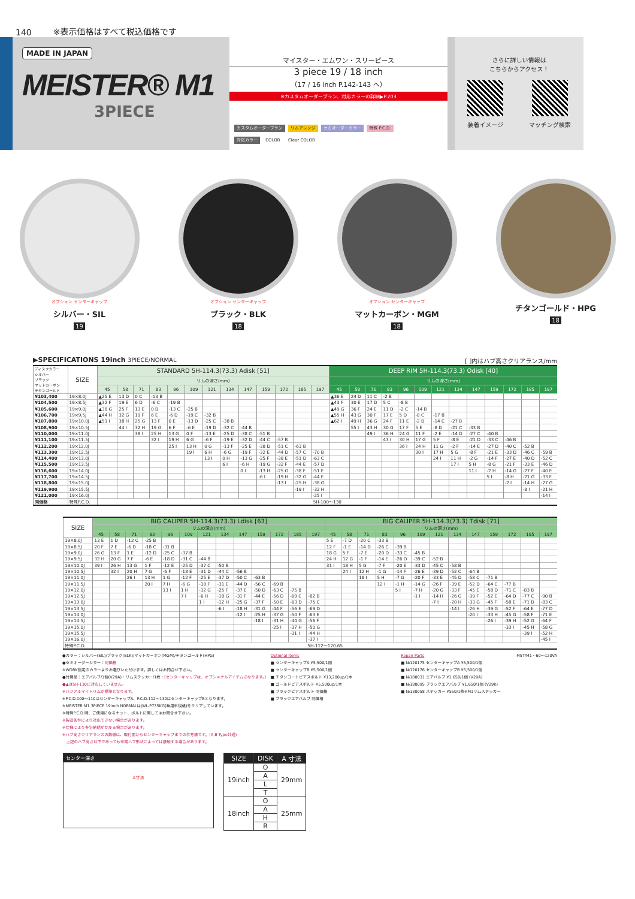140 ※表示価格はすべて税込価格です
MADE IN JAPAN
MEISTER® M1
3PIECE
マイスター・エムワン・スリーピース
3 piece 19 / 18 inch
（17 / 16 inch P.142-143 へ）
※カスタムオーダープラン、対応カラーの詳細▶P.203
カスタムオーダープラン リムアレンジ セミオーダーカラー 特殊 P.C.D.
対応カラー COLOR Clear COLOR
さらに詳しい情報は
こちらからアクセス！
装着イメージ マッチング検索
オプション センターキャップ
シルバー・SIL
19
オプション センターキャップ
ブラック・BLK
18
オプション センターキャップ
マットカーボン・MGM
18
チタンゴールド・HPG
18
▶SPECIFICATIONS 19inch 3PIECE/NORMAL
[ ]内はハブ高さクリアランス/mm
| ディスクカラー シルバー ブラック マットカーボン チタンゴールド | SIZE | STANDARD 5H-114.3(73.3) Adisk [51] | | | | | | | | | | | | | DEEP RIM 5H-114.3(73.3) Odisk [40] | | | | | | | | | | | | |
| | | リムの深さ(mm) | | | | | | | | | | | | | リムの深さ(mm) | | | | | | | | | | | | |
| | | 45 | 58 | 71 | 83 | 96 | 109 | 121 | 134 | 147 | 159 | 172 | 185 | 197 | 45 | 58 | 71 | 83 | 96 | 109 | 121 | 134 | 147 | 159 | 172 | 185 | 197 |
| ¥103,400 | 19×8.0J | ▲25 E | 13 D | 0 C | -13 B | | | | | | | | | | ▲36 E | 24 D | 11 C | -2 B | | | | | | | | | |
| ¥104,500 | 19×8.5J | ▲32 F | 19 E | 6 D | -6 C | -19 B | | | | | | | | | ▲43 F | 30 E | 17 D | 5 C | -8 B | | | | | | | | |
| ¥105,600 | 19×9.0J | ▲38 G | 25 F | 13 E | 0 D | -13 C | -25 B | | | | | | | | ▲49 G | 36 F | 24 E | 11 D | -2 C | -14 B | | | | | | | |
| ¥106,700 | 19×9.5J | ▲44 H | 32 G | 19 F | 6 E | -6 D | -19 C | -32 B | | | | | | | ▲55 H | 43 G | 30 F | 17 E | 5 D | -8 C | -17 B | | | | | | |
| ¥107,800 | 19×10.0J | ▲51 I | 38 H | 25 G | 13 F | 0 E | -13 D | -25 C | -38 B | | | | | | ▲62 I | 49 H | 36 G | 24 F | 11 E | -2 D | -14 C | -27 B | | | | | |
| ¥108,900 | 19×10.5J | | 44 I | 32 H | 19 G | 6 F | -6 E | -19 D | -32 C | -44 B | | | | | | 55 I | 43 H | 30 G | 17 F | 5 E | -8 D | -21 C | -33 B | | | | |
| ¥110,000 | 19×11.0J | | | 38 I | 25 H | 13 G | 0 F | -13 E | -25 D | -38 C | -51 B | | | | | | 49 I | 36 H | 24 G | 11 F | -2 E | -14 D | -27 C | -40 B | | | |
| ¥111,100 | 19×11.5J | | | | 32 I | 19 H | 6 G | -6 F | -19 E | -32 D | -44 C | -57 B | | | | | | 43 I | 30 H | 17 G | 5 F | -8 E | -21 D | -33 C | -46 B | | |
| ¥112,200 | 19×12.0J | | | | | 25 I | 13 H | 0 G | -13 F | -25 E | -38 D | -51 C | -63 B | | | | | | 36 I | 24 H | 11 G | -2 F | -14 E | -27 D | -40 C | -52 B | |
| ¥113,300 | 19×12.5J | | | | | | 19 I | 6 H | -6 G | -19 F | -32 E | -44 D | -57 C | -70 B | | | | | | 30 I | 17 H | 5 G | -8 F | -21 E | -33 D | -46 C | -59 B |
| ¥114,400 | 19×13.0J | | | | | | | 13 I | 0 H | -13 G | -25 F | -38 E | -51 D | -63 C | | | | | | | 24 I | 11 H | -2 G | -14 F | -27 E | -40 D | -52 C |
| ¥115,500 | 19×13.5J | | | | | | | | 6 I | -6 H | -19 G | -32 F | -44 E | -57 D | | | | | | | | 17 I | 5 H | -8 G | -21 F | -33 E | -46 D |
| ¥116,600 | 19×14.0J | | | | | | | | | 0 I | -13 H | -25 G | -38 F | -51 E | | | | | | | | | 11 I | -2 H | -14 G | -27 F | -40 E |
| ¥117,700 | 19×14.5J | | | | | | | | | | -6 I | -19 H | -32 G | -44 F | | | | | | | | | | 5 I | -8 H | -21 G | -33 F |
| ¥118,800 | 19×15.0J | | | | | | | | | | | -13 I | -25 H | -38 G | | | | | | | | | | | -2 I | -14 H | -27 G |
| ¥119,900 | 19×15.5J | | | | | | | | | | | | -19 I | -32 H | | | | | | | | | | | | -8 I | -21 H |
| ¥121,000 | 19×16.0J | | | | | | | | | | | | | -25 I | | | | | | | | | | | | | -14 I |
| 同価格 | 特殊P.C.D. | 5H-100～130 | | | | | | | | | | | | | | | | | | | | | | | | | |
| SIZE | BIG CALIPER 5H-114.3(73.3) Ldisk [63] | | | | | | | | | | | | | BIG CALIPER 5H-114.3(73.3) Tdisk [71] | | | | | | | | | | | | |
| --- | --- | --- | --- | --- | --- | --- | --- | --- | --- | --- | --- | --- | --- | --- | --- | --- | --- | --- | --- | --- | --- | --- | --- | --- | --- | --- |
| | リムの深さ(mm) | | | | | | | | | | | | | リムの深さ(mm) | | | | | | | | | | | | |
| | 45 | 58 | 71 | 83 | 96 | 109 | 121 | 134 | 147 | 159 | 172 | 185 | 197 | 45 | 58 | 71 | 83 | 96 | 109 | 121 | 134 | 147 | 159 | 172 | 185 | 197 |
| 19×8.0J | 13 E | 1 D | -12 C | -25 B | | | | | | | | | | 5 E | -7 D | -20 C | -33 B | | | | | | | | | |
| 19×8.5J | 20 F | 7 E | -6 D | -18 C | -31 B | | | | | | | | | 12 F | -1 E | -14 D | -26 C | -39 B | | | | | | | | |
| 19×9.0J | 26 G | 13 F | 1 E | -12 D | -25 C | -37 B | | | | | | | | 18 G | 5 F | -7 E | -20 D | -33 C | -45 B | | | | | | | |
| 19×9.5J | 32 H | 20 G | 7 F | -6 E | -18 D | -31 C | -44 B | | | | | | | 24 H | 12 G | -1 F | -14 E | -26 D | -39 C | -52 B | | | | | | |
| 19×10.0J | 39 I | 26 H | 13 G | 1 F | -12 E | -25 D | -37 C | -50 B | | | | | | 31 I | 18 H | 5 G | -7 F | -20 E | -33 D | -45 C | -58 B | | | | | |
| 19×10.5J | | 32 I | 20 H | 7 G | -6 F | -18 E | -31 D | -44 C | -56 B | | | | | | 24 I | 12 H | -1 G | -14 F | -26 E | -39 D | -52 C | -64 B | | | | |
| 19×11.0J | | | 26 I | 13 H | 1 G | -12 F | -25 E | -37 D | -50 C | -63 B | | | | | | 18 I | 5 H | -7 G | -20 F | -33 E | -45 D | -58 C | -71 B | | | |
| 19×11.5J | | | | 20 I | 7 H | -6 G | -18 F | -31 E | -44 D | -56 C | -69 B | | | | | | 12 I | -1 H | -14 G | -26 F | -39 E | -52 D | -64 C | -77 B | | |
| 19×12.0J | | | | | 13 I | 1 H | -12 G | -25 F | -37 E | -50 D | -63 C | -75 B | | | | | | 5 I | -7 H | -20 G | -33 F | -45 E | -58 D | -71 C | -83 B | |
| 19×12.5J | | | | | | 7 I | -6 H | -18 G | -31 F | -44 E | -56 D | -69 C | -82 B | | | | | | -1 I | -14 H | -26 G | -39 F | -52 E | -64 D | -77 C | -90 B |
| 19×13.0J | | | | | | | 1 I | -12 H | -25 G | -37 F | -50 E | -63 D | -75 C | | | | | | | -7 I | -20 H | -33 G | -45 F | -58 E | -71 D | -83 C |
| 19×13.5J | | | | | | | | -6 I | -18 H | -31 G | -44 F | -56 E | -69 D | | | | | | | | -14 I | -26 H | -39 G | -52 F | -64 E | -77 D |
| 19×14.0J | | | | | | | | | -12 I | -25 H | -37 G | -50 F | -63 E | | | | | | | | | -20 I | -33 H | -45 G | -58 F | -71 E |
| 19×14.5J | | | | | | | | | | -18 I | -31 H | -44 G | -56 F | | | | | | | | | | -26 I | -39 H | -52 G | -64 F |
| 19×15.0J | | | | | | | | | | | -25 I | -37 H | -50 G | | | | | | | | | | | -33 I | -45 H | -58 G |
| 19×15.5J | | | | | | | | | | | | -31 I | -44 H | | | | | | | | | | | | -39 I | -52 H |
| 19×16.0J | | | | | | | | | | | | | -37 I | | | | | | | | | | | | | -45 I |
| 特殊P.C.D. | 5H-112～120.65 | | | | | | | | | | | | | | | | | | | | | | | | | |
●カラー：シルバー(SIL)/ブラック(BLK)/マットカーボン(MGM)/チタンゴールド(HPG)
●セミオーダーカラー：同価格
※WORK指定のカラーよりお選びいただけます。詳しくはお問合せ下さい。
●付属品：エアバルブ/1個(V29A)・リムステッカー/1枚・[センターキャップは、オプショナルアイテムになります。]
●▲は5H-130に対応していません。
※バフアルマイトリムが標準となります。
※P.C.D.100～110はセンターキャップA、P.C.D.112～130はセンターキャップBとなります。
※MEISTER M1 3PIECE 19inch NORMALはJWL-P735KG(乗用車規格)をクリアしています。
※特殊P.C.D.時、ご使用になるナット、ボルトに関してはお問合せ下さい。
※製造条件により対応できない場合があります。
※仕様により多少納期がかかる場合があります。
※ハブ高さクリアランスの数値は、取付面からセンターキャップまでの参考値です。(A,B Type共通)
　上記のハブ高さ以下であっても車両ハブ形状によっては接触する場合があります。
Optional Items
■ センターキャップA ¥5,500/1個
■ センターキャップB ¥5,500/1個
■ チタンコートピアスボルト ¥13,200up/1本
■ ゴールドピアスボルト ¥5,500up/1本
■ ブラックピアスボルト 同価格
■ ブラックエアバルブ 同価格
Repair Parts MST/M1・60～120VA
■ №120175 センターキャップA ¥5,500/1個
■ №120176 センターキャップB ¥5,500/1個
■ №180031 エアバルブ ¥1,650/1個 (V29A)
■ №180095 ブラックエアバルブ ¥1,650/1個 (V29K)
■ №130058 ステッカー ¥550/1枚※M1リムステッカー
センター深さ
A寸法
| SIZE | DISK | A 寸法 |
| --- | --- | --- |
| 19inch | O | 29mm |
| | A | |
| | L | |
| | T | |
| 18inch | O | 25mm |
| | A | |
| | H | |
| | R | |